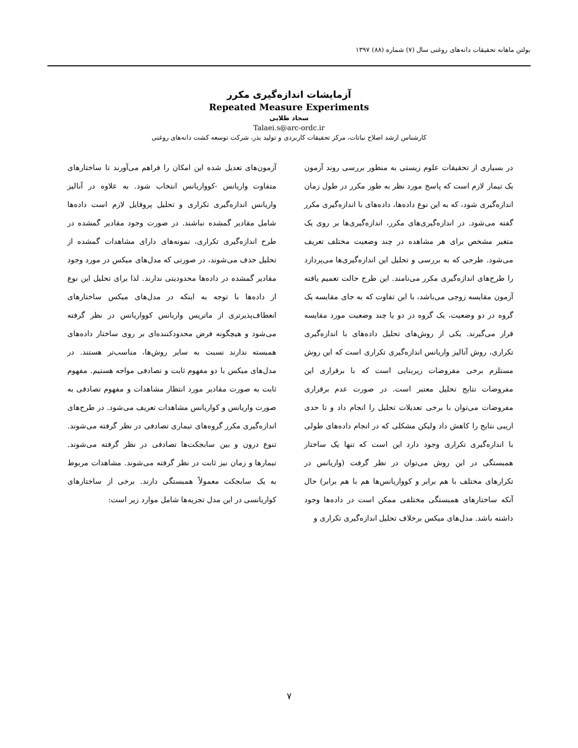بولتن ماهانه تحقیقات دانه‌های روغنی سال (۷) شماره (۸۸) ۱۳۹۷
آزمایشات اندازه‌گیری مکرر
Repeated Measure Experiments
سجاد طلایی
Talaei.s@arc-ordc.ir
کارشناس ارشد اصلاح نباتات، مرکز تحقیقات کاربردی و تولید بذر، شرکت توسعه کشت دانه‌های روغنی
در بسیاری از تحقیقات علوم زیستی به منظور بررسی روند آزمون یک تیمار لازم است که پاسخ مورد نظر به طور مکرر در طول زمان اندازه‌گیری شود، که به این نوع داده‌ها، داده‌های با اندازه‌گیری مکرر گفته می‌شود. در اندازه‌گیری‌های مکرر، اندازه‌گیری‌ها بر روی یک متغیر مشخص برای هر مشاهده در چند وضعیت مختلف تعریف می‌شود. طرحی که به بررسی و تحلیل این اندازه‌گیری‌ها می‌پردازد را طرح‌های اندازه‌گیری مکرر می‌نامند. این طرح حالت تعمیم یافته آزمون مقایسه زوجی می‌باشد، با این تفاوت که به جای مقایسه یک گروه در دو وضعیت، یک گروه در دو یا چند وضعیت مورد مقایسه قرار می‌گیرند. یکی از روش‌های تحلیل داده‌های با اندازه‌گیری تکراری، روش آنالیز واریانس اندازه‌گیری تکراری است که این روش مستلزم برخی مفروضات زیربنایی است که با برقراری این مفروضات نتایج تحلیل معتبر است. در صورت عدم برقراری مفروضات می‌توان با برخی تعدیلات تحلیل را انجام داد و تا حدی اریبی نتایج را کاهش داد ولیکن مشکلی که در انجام داده‌های طولی با اندازه‌گیری تکراری وجود دارد این است که تنها یک ساختار همبستگی در این روش می‌توان در نظر گرفت (واریانس در تکرارهای مختلف با هم برابر و کوواریانس‌ها هم با هم برابر) حال آنکه ساختارهای همبستگی مختلفی ممکن است در داده‌ها وجود داشته باشد. مدل‌های میکس برخلاف تحلیل اندازه‌گیری تکراری و
آزمون‌های تعدیل شده این امکان را فراهم می‌آورند تا ساختارهای متفاوت واریانس -کوواریانس انتخاب شود. به علاوه در آنالیز واریانس اندازه‌گیری تکراری و تحلیل پروفایل لازم است داده‌ها شامل مقادیر گمشده نباشند. در صورت وجود مقادیر گمشده در طرح اندازه‌گیری تکراری، نمونه‌های دارای مشاهدات گمشده از تحلیل حذف می‌شوند، در صورتی که مدل‌های میکس در مورد وجود مقادیر گمشده در داده‌ها محدودیتی ندارند. لذا برای تحلیل این نوع از داده‌ها با توجه به اینکه در مدل‌های میکس ساختارهای انعطاف‌پذیرتری از ماتریس واریانس کوواریانس در نظر گرفته می‌شود و هیچگونه فرض محدودکننده‌ای بر روی ساختار داده‌های همبسته ندارند نسبت به سایر روش‌ها، مناسب‌تر هستند. در مدل‌های میکس با دو مفهوم ثابت و تصادفی مواجه هستیم. مفهوم ثابت به صورت مقادیر مورد انتظار مشاهدات و مفهوم تصادفی به صورت واریانس و کواریانس مشاهدات تعریف می‌شود. در طرح‌های اندازه‌گیری مکرر گروه‌های تیماری تصادفی در نظر گرفته می‌شوند. تنوع درون و بین سابجکت‌ها تصادفی در نظر گرفته می‌شوند. تیمارها و زمان نیز ثابت در نظر گرفته می‌شوند. مشاهدات مربوط به یک سابجکت معمولاً همبستگی دارند. برخی از ساختارهای کواریانسی در این مدل تجزیه‌ها شامل موارد زیر است:
۷